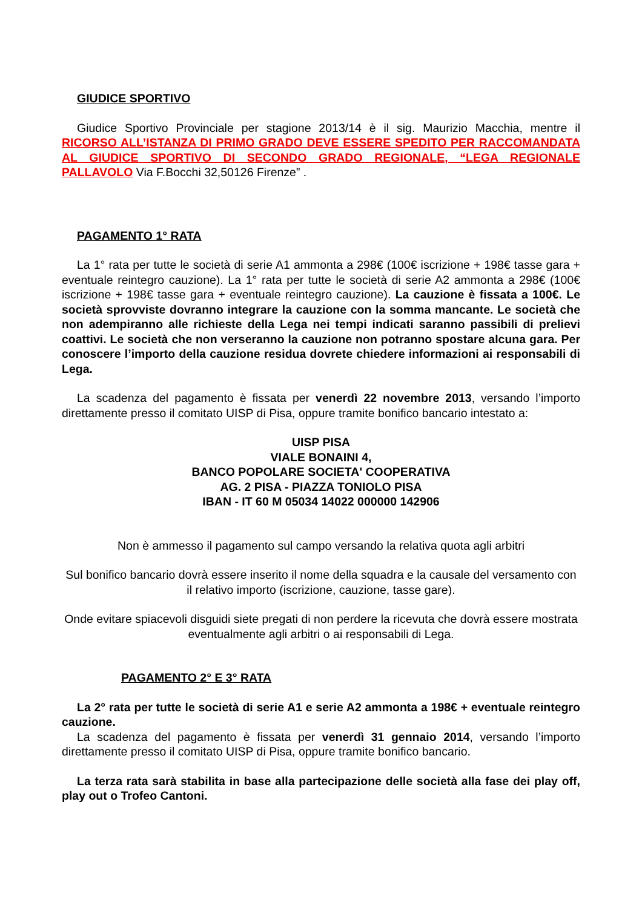GIUDICE SPORTIVO
Giudice Sportivo Provinciale per stagione 2013/14 è il sig. Maurizio Macchia, mentre il RICORSO ALL’ISTANZA DI PRIMO GRADO DEVE ESSERE SPEDITO PER RACCOMANDATA AL GIUDICE SPORTIVO DI SECONDO GRADO REGIONALE, “LEGA REGIONALE PALLAVOLO Via F.Bocchi 32,50126 Firenze” .
PAGAMENTO 1° RATA
La 1° rata per tutte le società di serie A1 ammonta a 298€ (100€ iscrizione + 198€ tasse gara + eventuale reintegro cauzione). La 1° rata per tutte le società di serie A2 ammonta a 298€ (100€ iscrizione + 198€ tasse gara + eventuale reintegro cauzione). La cauzione è fissata a 100€. Le società sprovviste dovranno integrare la cauzione con la somma mancante. Le società che non adempiranno alle richieste della Lega nei tempi indicati saranno passibili di prelievi coattivi. Le società che non verseranno la cauzione non potranno spostare alcuna gara. Per conoscere l’importo della cauzione residua dovrete chiedere informazioni ai responsabili di Lega.
La scadenza del pagamento è fissata per venerdì 22 novembre 2013, versando l’importo direttamente presso il comitato UISP di Pisa, oppure tramite bonifico bancario intestato a:
UISP PISA
VIALE BONAINI 4,
BANCO POPOLARE SOCIETA' COOPERATIVA
AG. 2 PISA - PIAZZA TONIOLO PISA
IBAN - IT 60 M 05034 14022 000000 142906
Non è ammesso il pagamento sul campo versando la relativa quota agli arbitri
Sul bonifico bancario dovrà essere inserito il nome della squadra e la causale del versamento con il relativo importo (iscrizione, cauzione, tasse gare).
Onde evitare spiacevoli disguidi siete pregati di non perdere la ricevuta che dovrà essere mostrata eventualmente agli arbitri o ai responsabili di Lega.
PAGAMENTO 2° E 3° RATA
La 2° rata per tutte le società di serie A1 e serie A2 ammonta a 198€ + eventuale reintegro cauzione.
La scadenza del pagamento è fissata per venerdì 31 gennaio 2014, versando l’importo direttamente presso il comitato UISP di Pisa, oppure tramite bonifico bancario.
La terza rata sarà stabilita in base alla partecipazione delle società alla fase dei play off, play out o Trofeo Cantoni.